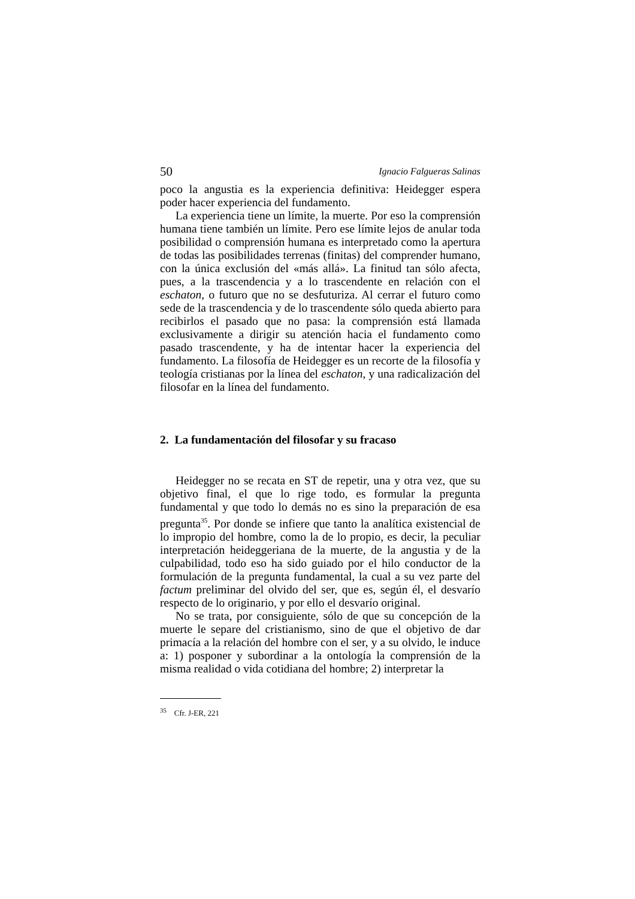50 Ignacio Falgueras Salinas
poco la angustia es la experiencia definitiva: Heidegger espera poder hacer experiencia del fundamento.
La experiencia tiene un límite, la muerte. Por eso la comprensión humana tiene también un límite. Pero ese límite lejos de anular toda posibilidad o comprensión humana es interpretado como la apertura de todas las posibilidades terrenas (finitas) del comprender humano, con la única exclusión del «más allá». La finitud tan sólo afecta, pues, a la trascendencia y a lo trascendente en relación con el eschaton, o futuro que no se desfuturiza. Al cerrar el futuro como sede de la trascendencia y de lo trascendente sólo queda abierto para recibirlos el pasado que no pasa: la comprensión está llamada exclusivamente a dirigir su atención hacia el fundamento como pasado trascendente, y ha de intentar hacer la experiencia del fundamento. La filosofía de Heidegger es un recorte de la filosofía y teología cristianas por la línea del eschaton, y una radicalización del filosofar en la línea del fundamento.
2. La fundamentación del filosofar y su fracaso
Heidegger no se recata en ST de repetir, una y otra vez, que su objetivo final, el que lo rige todo, es formular la pregunta fundamental y que todo lo demás no es sino la preparación de esa pregunta<sup>35</sup>. Por donde se infiere que tanto la analítica existencial de lo impropio del hombre, como la de lo propio, es decir, la peculiar interpretación heideggeriana de la muerte, de la angustia y de la culpabilidad, todo eso ha sido guiado por el hilo conductor de la formulación de la pregunta fundamental, la cual a su vez parte del factum preliminar del olvido del ser, que es, según él, el desvarío respecto de lo originario, y por ello el desvarío original.
No se trata, por consiguiente, sólo de que su concepción de la muerte le separe del cristianismo, sino de que el objetivo de dar primacía a la relación del hombre con el ser, y a su olvido, le induce a: 1) posponer y subordinar a la ontología la comprensión de la misma realidad o vida cotidiana del hombre; 2) interpretar la
<sup>35</sup> Cfr. J-ER, 221